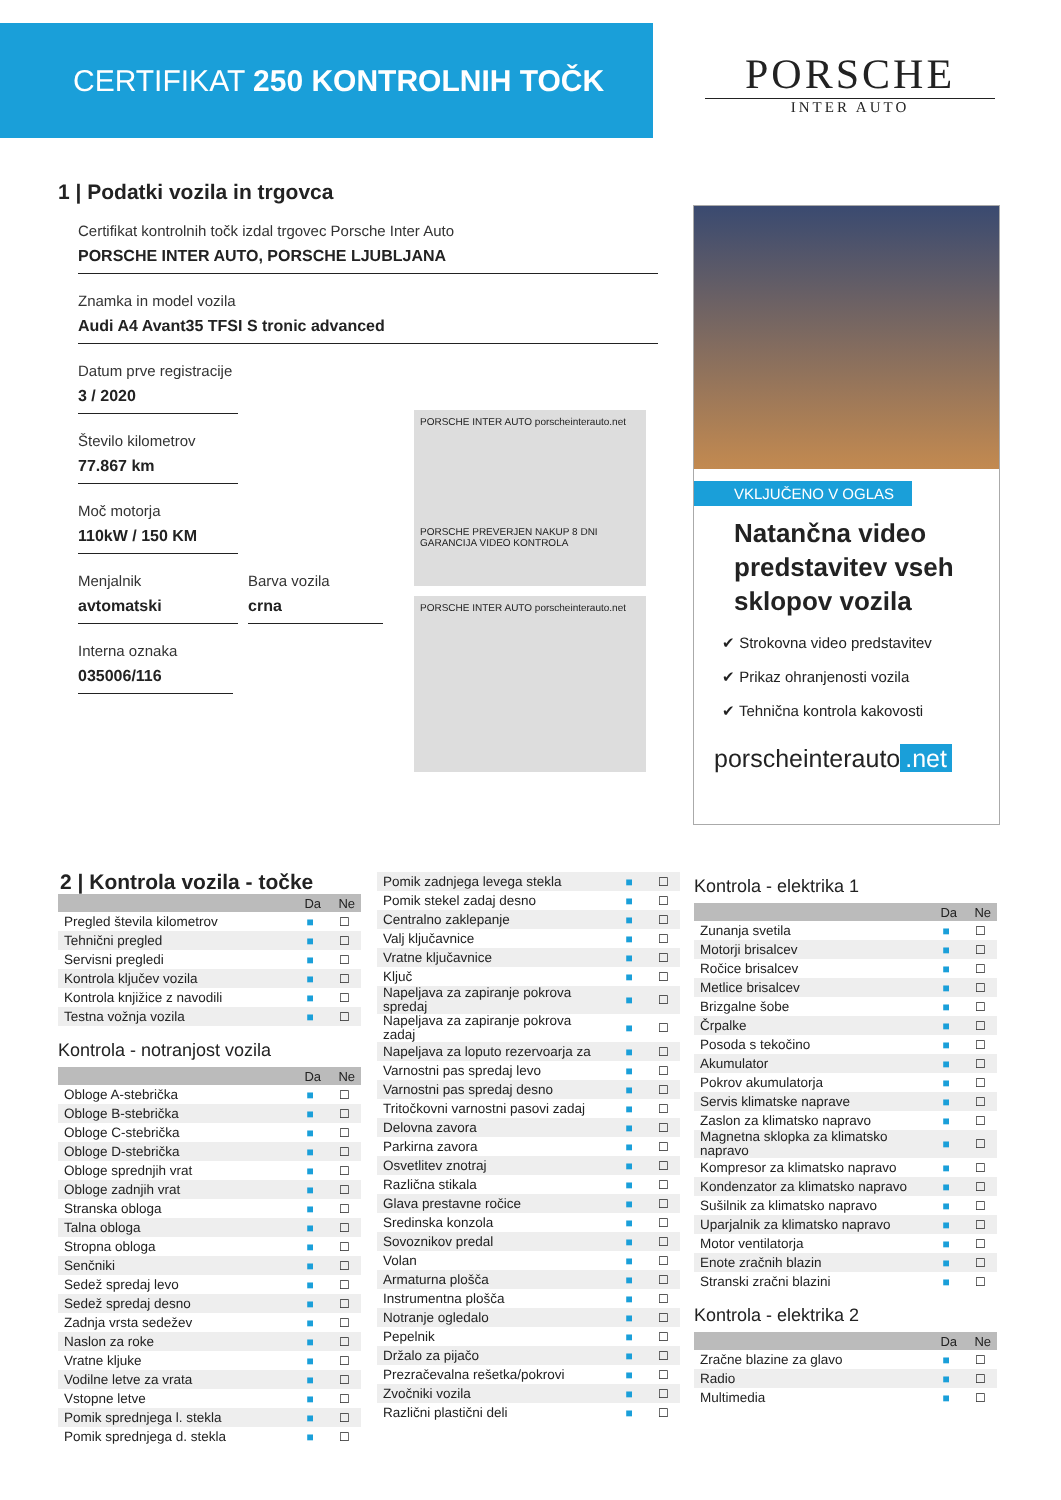CERTIFIKAT 250 KONTROLNIH TOČK
PORSCHE
INTER AUTO
1 | Podatki vozila in trgovca
Certifikat kontrolnih točk izdal trgovec Porsche Inter Auto
PORSCHE INTER AUTO, PORSCHE LJUBLJANA
Znamka in model vozila
Audi A4 Avant35 TFSI S tronic advanced
Datum prve registracije
3 / 2020
Število kilometrov
77.867 km
Moč motorja
110kW / 150 KM
Menjalnik
avtomatski
Barva vozila
crna
Interna oznaka
035006/116
PORSCHE INTER AUTO porscheinterauto.net
PORSCHE PREVERJEN NAKUP 8 DNI GARANCIJA VIDEO KONTROLA
PORSCHE INTER AUTO porscheinterauto.net
VKLJUČENO V OGLAS
Natančna video predstavitev vseh sklopov vozila
✔ Strokovna video predstavitev
✔ Prikaz ohranjenosti vozila
✔ Tehnična kontrola kakovosti
porscheinterauto.net
2 | Kontrola vozila - točke
| | Da | Ne |
| --- | --- | --- |
| Pregled števila kilometrov | ■ | ☐ |
| Tehnični pregled | ■ | ☐ |
| Servisni pregledi | ■ | ☐ |
| Kontrola ključev vozila | ■ | ☐ |
| Kontrola knjižice z navodili | ■ | ☐ |
| Testna vožnja vozila | ■ | ☐ |
Kontrola - notranjost vozila
| | Da | Ne |
| --- | --- | --- |
| Obloge A-stebrička | ■ | ☐ |
| Obloge B-stebrička | ■ | ☐ |
| Obloge C-stebrička | ■ | ☐ |
| Obloge D-stebrička | ■ | ☐ |
| Obloge sprednjih vrat | ■ | ☐ |
| Obloge zadnjih vrat | ■ | ☐ |
| Stranska obloga | ■ | ☐ |
| Talna obloga | ■ | ☐ |
| Stropna obloga | ■ | ☐ |
| Senčniki | ■ | ☐ |
| Sedež spredaj levo | ■ | ☐ |
| Sedež spredaj desno | ■ | ☐ |
| Zadnja vrsta sedežev | ■ | ☐ |
| Naslon za roke | ■ | ☐ |
| Vratne kljuke | ■ | ☐ |
| Vodilne letve za vrata | ■ | ☐ |
| Vstopne letve | ■ | ☐ |
| Pomik sprednjega l. stekla | ■ | ☐ |
| Pomik sprednjega d. stekla | ■ | ☐ |
| Pomik zadnjega levega stekla | ■ | ☐ |
| Pomik stekel zadaj desno | ■ | ☐ |
| Centralno zaklepanje | ■ | ☐ |
| Valj ključavnice | ■ | ☐ |
| Vratne ključavnice | ■ | ☐ |
| Ključ | ■ | ☐ |
| Napeljava za zapiranje pokrova spredaj | ■ | ☐ |
| Napeljava za zapiranje pokrova zadaj | ■ | ☐ |
| Napeljava za loputo rezervoarja za | ■ | ☐ |
| Varnostni pas spredaj levo | ■ | ☐ |
| Varnostni pas spredaj desno | ■ | ☐ |
| Tritočkovni varnostni pasovi zadaj | ■ | ☐ |
| Delovna zavora | ■ | ☐ |
| Parkirna zavora | ■ | ☐ |
| Osvetlitev znotraj | ■ | ☐ |
| Različna stikala | ■ | ☐ |
| Glava prestavne ročice | ■ | ☐ |
| Sredinska konzola | ■ | ☐ |
| Sovoznikov predal | ■ | ☐ |
| Volan | ■ | ☐ |
| Armaturna plošča | ■ | ☐ |
| Instrumentna plošča | ■ | ☐ |
| Notranje ogledalo | ■ | ☐ |
| Pepelnik | ■ | ☐ |
| Držalo za pijačo | ■ | ☐ |
| Prezračevalna rešetka/pokrovi | ■ | ☐ |
| Zvočniki vozila | ■ | ☐ |
| Različni plastični deli | ■ | ☐ |
Kontrola - elektrika 1
| | Da | Ne |
| --- | --- | --- |
| Zunanja svetila | ■ | ☐ |
| Motorji brisalcev | ■ | ☐ |
| Ročice brisalcev | ■ | ☐ |
| Metlice brisalcev | ■ | ☐ |
| Brizgalne šobe | ■ | ☐ |
| Črpalke | ■ | ☐ |
| Posoda s tekočino | ■ | ☐ |
| Akumulator | ■ | ☐ |
| Pokrov akumulatorja | ■ | ☐ |
| Servis klimatske naprave | ■ | ☐ |
| Zaslon za klimatsko napravo | ■ | ☐ |
| Magnetna sklopka za klimatsko napravo | ■ | ☐ |
| Kompresor za klimatsko napravo | ■ | ☐ |
| Kondenzator za klimatsko napravo | ■ | ☐ |
| Sušilnik za klimatsko napravo | ■ | ☐ |
| Uparjalnik za klimatsko napravo | ■ | ☐ |
| Motor ventilatorja | ■ | ☐ |
| Enote zračnih blazin | ■ | ☐ |
| Stranski zračni blazini | ■ | ☐ |
Kontrola - elektrika 2
| | Da | Ne |
| --- | --- | --- |
| Zračne blazine za glavo | ■ | ☐ |
| Radio | ■ | ☐ |
| Multimedia | ■ | ☐ |